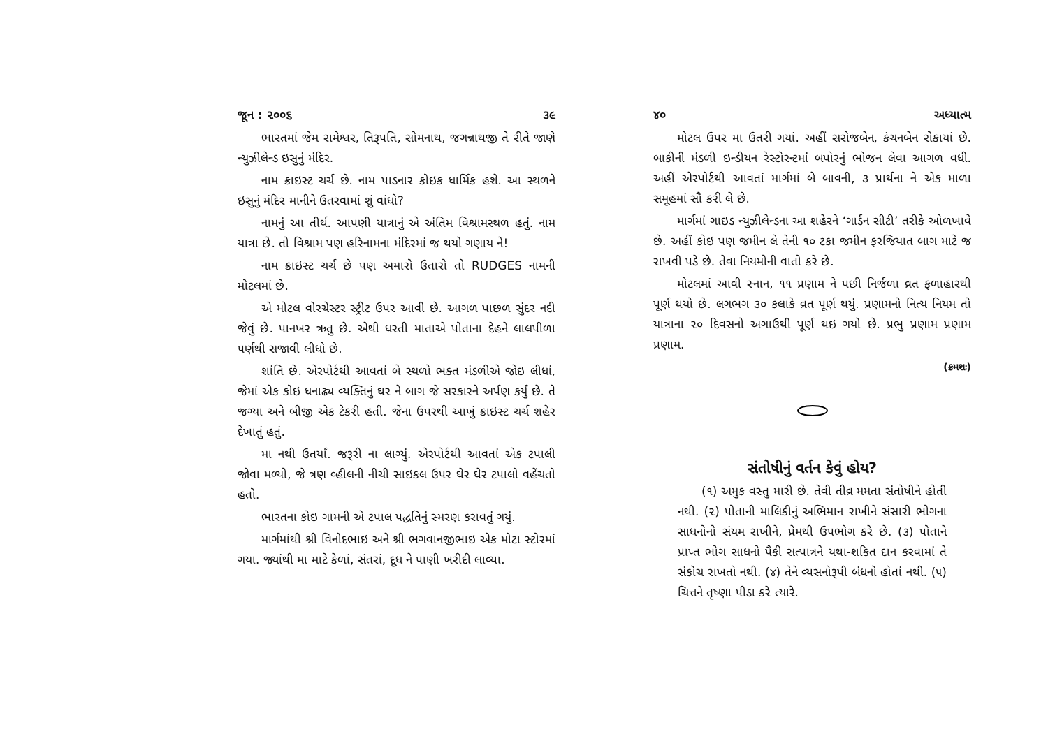જૂન : ૨૦૦૬ ૩૯
ભારતમાં જેમ રામેશ્વર, તિરૂપતિ, સોમનાથ, જગન્નાથજી તે રીતે જાણે ન્યુઝીલેન્ડ ઇસુનું મંદિર.
નામ ક્રાઇસ્ટ ચર્ચ છે. નામ પાડનાર કોઇક ધાર્મિક હશે. આ સ્થળને ઇસુનું મંદિર માનીને ઉતરવામાં શું વાંધો?
નામનું આ તીર્થ. આપણી યાત્રાનું એ અંતિમ વિશ્રામસ્થળ હતું. નામ યાત્રા છે. તો વિશ્રામ પણ હરિનામના મંદિરમાં જ થયો ગણાય ને!
નામ ક્રાઇસ્ટ ચર્ચ છે પણ અમારો ઉતારો તો RUDGES નામની મોટલમાં છે.
એ મોટલ વોરચેસ્ટર સ્ટ્રીટ ઉપર આવી છે. આગળ પાછળ સુંદર નદી જેવું છે. પાનખર ઋતુ છે. એથી ધરતી માતાએ પોતાના દેહને લાલપીળા પર્ણથી સજાવી લીધો છે.
શાંતિ છે. એરપોર્ટથી આવતાં બે સ્થળો ભક્ત મંડળીએ જોઇ લીધાં, જેમાં એક કોઇ ધનાઢ્ય વ્યક્તિનું ઘર ને બાગ જે સરકારને અર્પણ કર્યું છે. તે જગ્યા અને બીજી એક ટેકરી હતી. જેના ઉપરથી આખું ક્રાઇસ્ટ ચર્ચ શહેર દેખાતું હતું.
મા નથી ઉતર્યાં. જરૂરી ના લાગ્યું. એરપોર્ટથી આવતાં એક ટપાલી જોવા મળ્યો, જે ત્રણ વ્હીલની નીચી સાઇકલ ઉપર ઘેર ઘેર ટપાલો વહેંચતો હતો.
ભારતના કોઇ ગામની એ ટપાલ પદ્ધતિનું સ્મરણ કરાવતું ગયું.
માર્ગમાંથી શ્રી વિનોદભાઇ અને શ્રી ભગવાનજીભાઇ એક મોટા સ્ટોરમાં ગયા. જ્યાંથી મા માટે કેળાં, સંતરાં, દૂધ ને પાણી ખરીદી લાવ્યા.
૪૦ અધ્યાત્મ
મોટલ ઉપર મા ઉતરી ગયાં. અહીં સરોજબેન, કંચનબેન રોકાયાં છે. બાકીની મંડળી ઇન્ડીયન રેસ્ટોરન્ટમાં બપોરનું ભોજન લેવા આગળ વધી. અહીં એરપોર્ટથી આવતાં માર્ગમાં બે બાવની, ૩ પ્રાર્થના ને એક માળા સમૂહમાં સૌ કરી લે છે.
માર્ગમાં ગાઇડ ન્યુઝીલેન્ડના આ શહેરને ‘ગાર્ડન સીટી’ તરીકે ઓળખાવે છે. અહીં કોઇ પણ જમીન લે તેની ૧૦ ટકા જમીન ફરજિયાત બાગ માટે જ રાખવી પડે છે. તેવા નિયમોની વાતો કરે છે.
મોટલમાં આવી સ્નાન, ૧૧ પ્રણામ ને પછી નિર્જળા વ્રત ફળાહારથી પૂર્ણ થયો છે. લગભગ ૩૦ કલાકે વ્રત પૂર્ણ થયું. પ્રણામનો નિત્ય નિયમ તો યાત્રાના ૨૦ દિવસનો અગાઉથી પૂર્ણ થઇ ગયો છે. પ્રભુ પ્રણામ પ્રણામ પ્રણામ.
(ક્રમશઃ)
સંતોષીનું વર્તન કેવું હોય?
(૧) અમુક વસ્તુ મારી છે. તેવી તીવ્ર મમતા સંતોષીને હોતી નથી. (૨) પોતાની માલિકીનું અભિમાન રાખીને સંસારી ભોગના સાધનોનો સંયમ રાખીને, પ્રેમથી ઉપભોગ કરે છે. (૩) પોતાને પ્રાપ્ત ભોગ સાધનો પૈકી સત્પાત્રને યથા-શકિત દાન કરવામાં તે સંકોચ રાખતો નથી. (૪) તેને વ્યસનોરૂપી બંધનો હોતાં નથી. (૫) ચિત્તને તૃષ્ણા પીડા કરે ત્યારે.